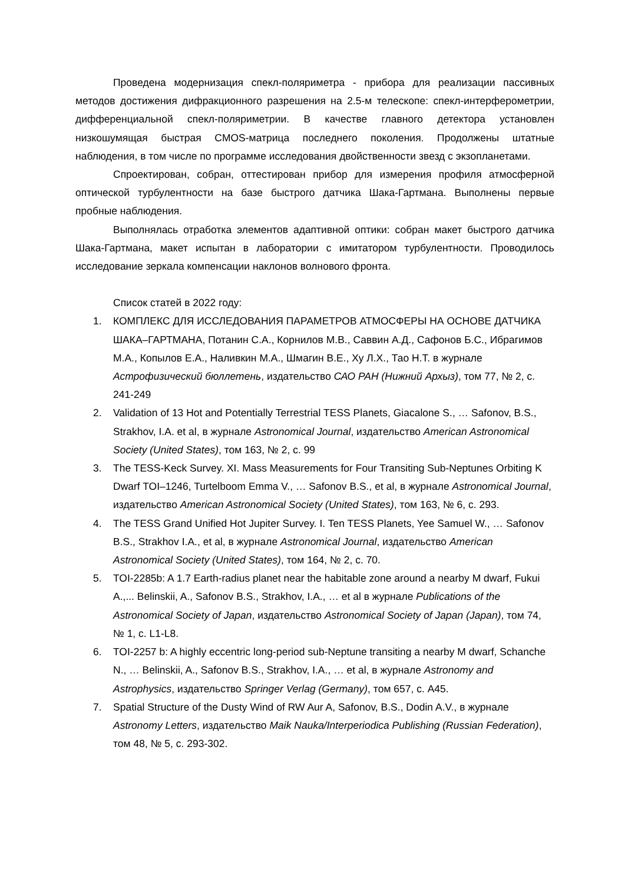Проведена модернизация спекл-поляриметра - прибора для реализации пассивных методов достижения дифракционного разрешения на 2.5-м телескопе: спекл-интерферометрии, дифференциальной спекл-поляриметрии. В качестве главного детектора установлен низкошумящая быстрая CMOS-матрица последнего поколения. Продолжены штатные наблюдения, в том числе по программе исследования двойственности звезд с экзопланетами.
Спроектирован, собран, оттестирован прибор для измерения профиля атмосферной оптической турбулентности на базе быстрого датчика Шака-Гартмана. Выполнены первые пробные наблюдения.
Выполнялась отработка элементов адаптивной оптики: собран макет быстрого датчика Шака-Гартмана, макет испытан в лаборатории с имитатором турбулентности. Проводилось исследование зеркала компенсации наклонов волнового фронта.
Список статей в 2022 году:
1. КОМПЛЕКС ДЛЯ ИССЛЕДОВАНИЯ ПАРАМЕТРОВ АТМОСФЕРЫ НА ОСНОВЕ ДАТЧИКА ШАКА–ГАРТМАНА, Потанин С.А., Корнилов М.В., Саввин А.Д., Сафонов Б.С., Ибрагимов М.А., Копылов Е.А., Наливкин М.А., Шмагин В.Е., Ху Л.Х., Тао Н.Т. в журнале Астрофизический бюллетень, издательство САО РАН (Нижний Архыз), том 77, № 2, с. 241-249
2. Validation of 13 Hot and Potentially Terrestrial TESS Planets, Giacalone S., … Safonov, B.S., Strakhov, I.A. et al, в журнале Astronomical Journal, издательство American Astronomical Society (United States), том 163, № 2, с. 99
3. The TESS-Keck Survey. XI. Mass Measurements for Four Transiting Sub-Neptunes Orbiting K Dwarf TOI–1246, Turtelboom Emma V., … Safonov B.S., et al, в журнале Astronomical Journal, издательство American Astronomical Society (United States), том 163, № 6, с. 293.
4. The TESS Grand Unified Hot Jupiter Survey. I. Ten TESS Planets, Yee Samuel W., … Safonov B.S., Strakhov I.A., et al, в журнале Astronomical Journal, издательство American Astronomical Society (United States), том 164, № 2, с. 70.
5. TOI-2285b: A 1.7 Earth-radius planet near the habitable zone around a nearby M dwarf, Fukui A.,... Belinskii, A., Safonov B.S., Strakhov, I.A., … et al в журнале Publications of the Astronomical Society of Japan, издательство Astronomical Society of Japan (Japan), том 74, № 1, с. L1-L8.
6. TOI-2257 b: A highly eccentric long-period sub-Neptune transiting a nearby M dwarf, Schanche N., … Belinskii, A., Safonov B.S., Strakhov, I.A., … et al, в журнале Astronomy and Astrophysics, издательство Springer Verlag (Germany), том 657, с. A45.
7. Spatial Structure of the Dusty Wind of RW Aur A, Safonov, B.S., Dodin A.V., в журнале Astronomy Letters, издательство Maik Nauka/Interperiodica Publishing (Russian Federation), том 48, № 5, с. 293-302.